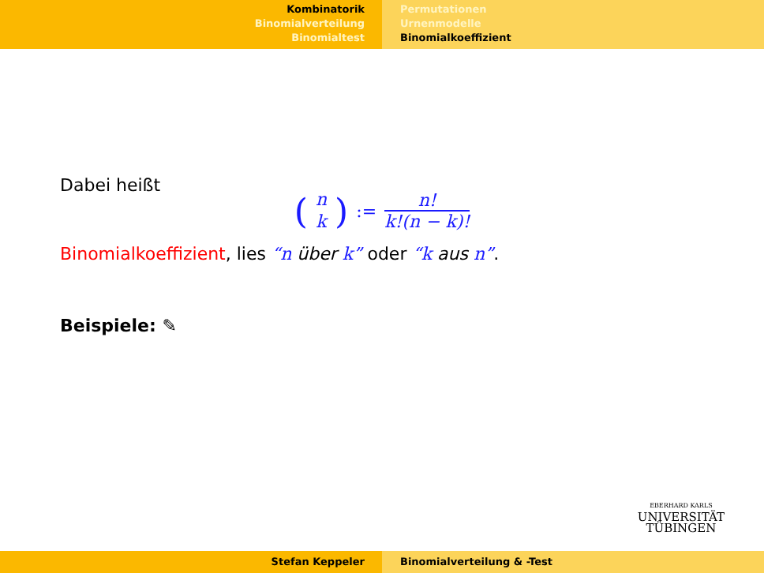Kombinatorik
Binomialverteilung
Binomialtest
Permutationen
Urnenmodelle
Binomialkoeffizient
Dabei heißt
(n
k):=
n!
k!(n − k)!
Binomialkoeffizient, lies “n über k” oder “k aus n”.
Beispiele: ✎
EBERHARD KARLS
UNIVERSITÄT
TÜBINGEN
Stefan Keppeler Binomialverteilung & -Test